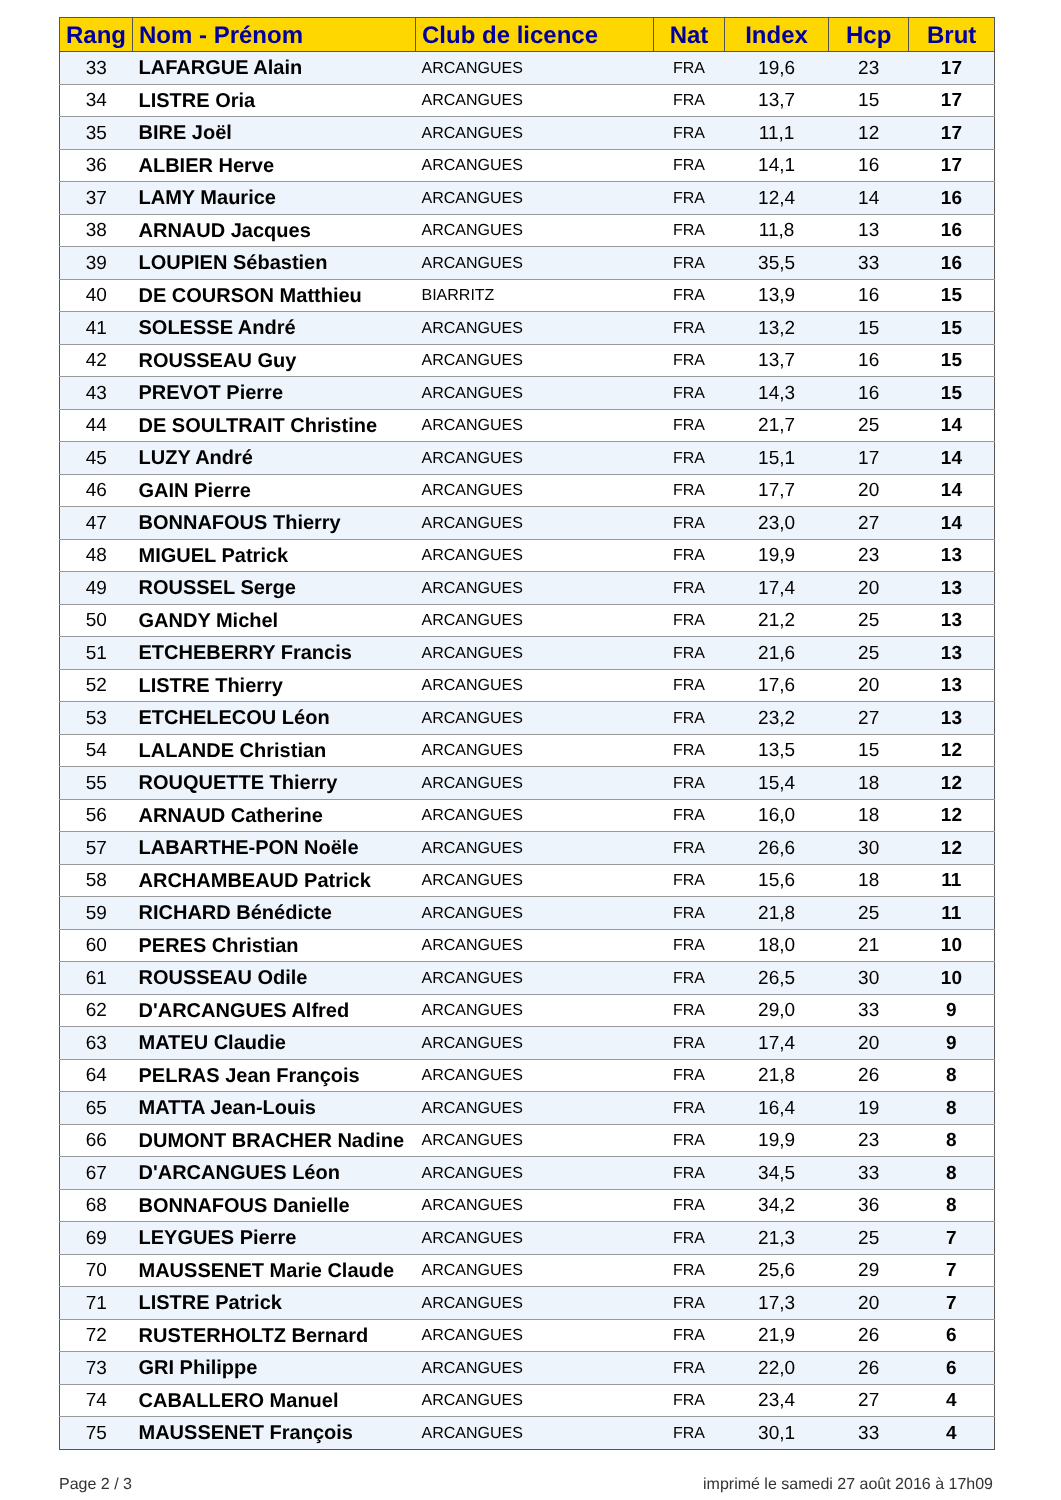| Rang | Nom - Prénom | Club de licence | Nat | Index | Hcp | Brut |
| --- | --- | --- | --- | --- | --- | --- |
| 33 | LAFARGUE Alain | ARCANGUES | FRA | 19,6 | 23 | 17 |
| 34 | LISTRE Oria | ARCANGUES | FRA | 13,7 | 15 | 17 |
| 35 | BIRE Joël | ARCANGUES | FRA | 11,1 | 12 | 17 |
| 36 | ALBIER Herve | ARCANGUES | FRA | 14,1 | 16 | 17 |
| 37 | LAMY Maurice | ARCANGUES | FRA | 12,4 | 14 | 16 |
| 38 | ARNAUD Jacques | ARCANGUES | FRA | 11,8 | 13 | 16 |
| 39 | LOUPIEN Sébastien | ARCANGUES | FRA | 35,5 | 33 | 16 |
| 40 | DE COURSON Matthieu | BIARRITZ | FRA | 13,9 | 16 | 15 |
| 41 | SOLESSE André | ARCANGUES | FRA | 13,2 | 15 | 15 |
| 42 | ROUSSEAU Guy | ARCANGUES | FRA | 13,7 | 16 | 15 |
| 43 | PREVOT Pierre | ARCANGUES | FRA | 14,3 | 16 | 15 |
| 44 | DE SOULTRAIT Christine | ARCANGUES | FRA | 21,7 | 25 | 14 |
| 45 | LUZY André | ARCANGUES | FRA | 15,1 | 17 | 14 |
| 46 | GAIN Pierre | ARCANGUES | FRA | 17,7 | 20 | 14 |
| 47 | BONNAFOUS Thierry | ARCANGUES | FRA | 23,0 | 27 | 14 |
| 48 | MIGUEL Patrick | ARCANGUES | FRA | 19,9 | 23 | 13 |
| 49 | ROUSSEL Serge | ARCANGUES | FRA | 17,4 | 20 | 13 |
| 50 | GANDY Michel | ARCANGUES | FRA | 21,2 | 25 | 13 |
| 51 | ETCHEBERRY Francis | ARCANGUES | FRA | 21,6 | 25 | 13 |
| 52 | LISTRE Thierry | ARCANGUES | FRA | 17,6 | 20 | 13 |
| 53 | ETCHELECOU Léon | ARCANGUES | FRA | 23,2 | 27 | 13 |
| 54 | LALANDE Christian | ARCANGUES | FRA | 13,5 | 15 | 12 |
| 55 | ROUQUETTE Thierry | ARCANGUES | FRA | 15,4 | 18 | 12 |
| 56 | ARNAUD Catherine | ARCANGUES | FRA | 16,0 | 18 | 12 |
| 57 | LABARTHE-PON Noële | ARCANGUES | FRA | 26,6 | 30 | 12 |
| 58 | ARCHAMBEAUD Patrick | ARCANGUES | FRA | 15,6 | 18 | 11 |
| 59 | RICHARD Bénédicte | ARCANGUES | FRA | 21,8 | 25 | 11 |
| 60 | PERES Christian | ARCANGUES | FRA | 18,0 | 21 | 10 |
| 61 | ROUSSEAU Odile | ARCANGUES | FRA | 26,5 | 30 | 10 |
| 62 | D'ARCANGUES Alfred | ARCANGUES | FRA | 29,0 | 33 | 9 |
| 63 | MATEU Claudie | ARCANGUES | FRA | 17,4 | 20 | 9 |
| 64 | PELRAS Jean François | ARCANGUES | FRA | 21,8 | 26 | 8 |
| 65 | MATTA Jean-Louis | ARCANGUES | FRA | 16,4 | 19 | 8 |
| 66 | DUMONT BRACHER Nadine | ARCANGUES | FRA | 19,9 | 23 | 8 |
| 67 | D'ARCANGUES Léon | ARCANGUES | FRA | 34,5 | 33 | 8 |
| 68 | BONNAFOUS Danielle | ARCANGUES | FRA | 34,2 | 36 | 8 |
| 69 | LEYGUES Pierre | ARCANGUES | FRA | 21,3 | 25 | 7 |
| 70 | MAUSSENET Marie Claude | ARCANGUES | FRA | 25,6 | 29 | 7 |
| 71 | LISTRE Patrick | ARCANGUES | FRA | 17,3 | 20 | 7 |
| 72 | RUSTERHOLTZ Bernard | ARCANGUES | FRA | 21,9 | 26 | 6 |
| 73 | GRI Philippe | ARCANGUES | FRA | 22,0 | 26 | 6 |
| 74 | CABALLERO Manuel | ARCANGUES | FRA | 23,4 | 27 | 4 |
| 75 | MAUSSENET François | ARCANGUES | FRA | 30,1 | 33 | 4 |
Page 2 / 3
imprimé le samedi 27 août 2016 à 17h09